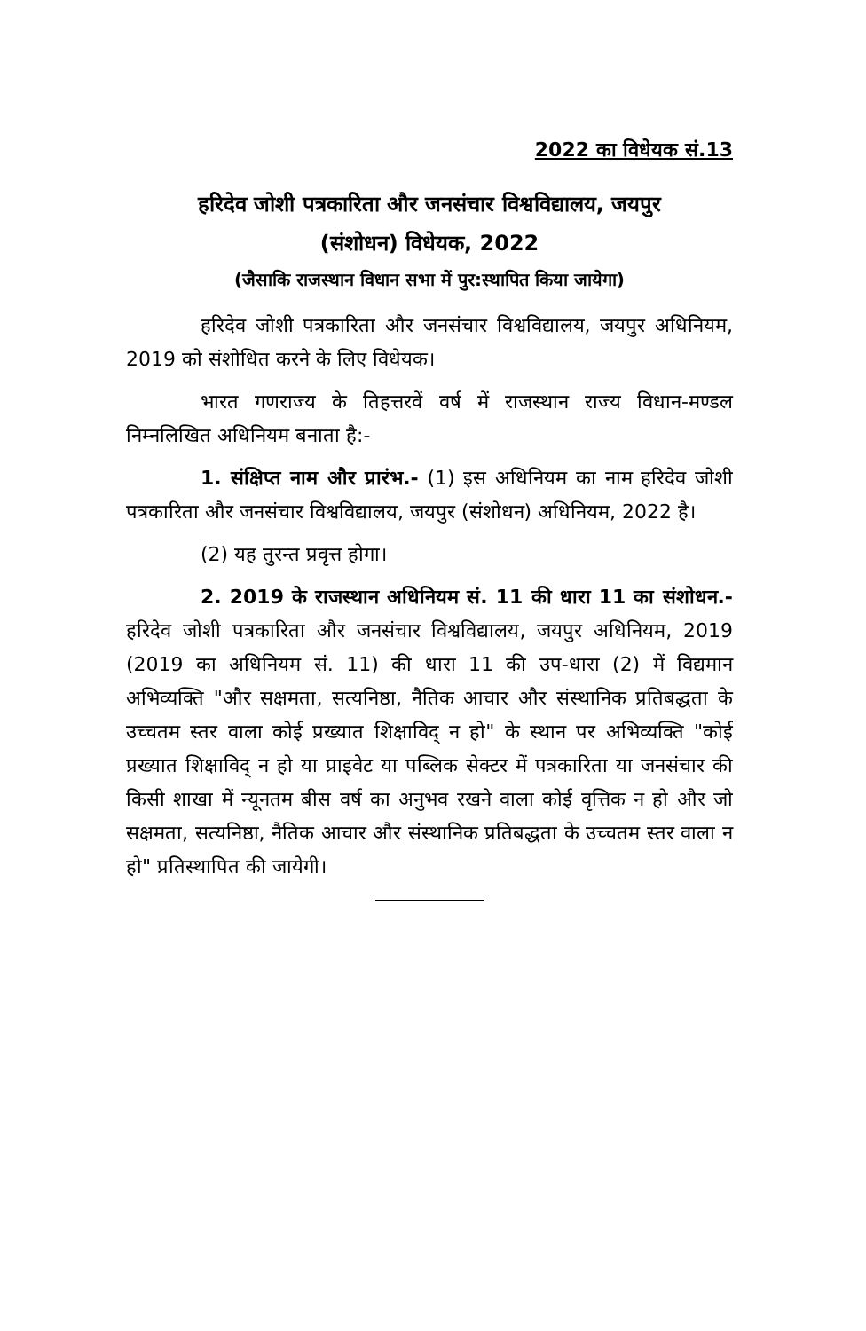2022 का विधेयक सं.13
हरिदेव जोशी पत्रकारिता और जनसंचार विश्वविद्यालय, जयपुर
(संशोधन) विधेयक, 2022
(जैसाकि राजस्थान विधान सभा में पुर:स्थापित किया जायेगा)
हरिदेव जोशी पत्रकारिता और जनसंचार विश्वविद्यालय, जयपुर अधिनियम, 2019 को संशोधित करने के लिए विधेयक।
भारत गणराज्य के तिहत्तरवें वर्ष में राजस्थान राज्य विधान-मण्डल निम्नलिखित अधिनियम बनाता है:-
1. संक्षिप्त नाम और प्रारंभ.- (1) इस अधिनियम का नाम हरिदेव जोशी पत्रकारिता और जनसंचार विश्वविद्यालय, जयपुर (संशोधन) अधिनियम, 2022 है।
(2) यह तुरन्त प्रवृत्त होगा।
2. 2019 के राजस्थान अधिनियम सं. 11 की धारा 11 का संशोधन.- हरिदेव जोशी पत्रकारिता और जनसंचार विश्वविद्यालय, जयपुर अधिनियम, 2019 (2019 का अधिनियम सं. 11) की धारा 11 की उप-धारा (2) में विद्यमान अभिव्यक्ति "और सक्षमता, सत्यनिष्ठा, नैतिक आचार और संस्थानिक प्रतिबद्धता के उच्चतम स्तर वाला कोई प्रख्यात शिक्षाविद् न हो" के स्थान पर अभिव्यक्ति "कोई प्रख्यात शिक्षाविद् न हो या प्राइवेट या पब्लिक सेक्टर में पत्रकारिता या जनसंचार की किसी शाखा में न्यूनतम बीस वर्ष का अनुभव रखने वाला कोई वृत्तिक न हो और जो सक्षमता, सत्यनिष्ठा, नैतिक आचार और संस्थानिक प्रतिबद्धता के उच्चतम स्तर वाला न हो" प्रतिस्थापित की जायेगी।